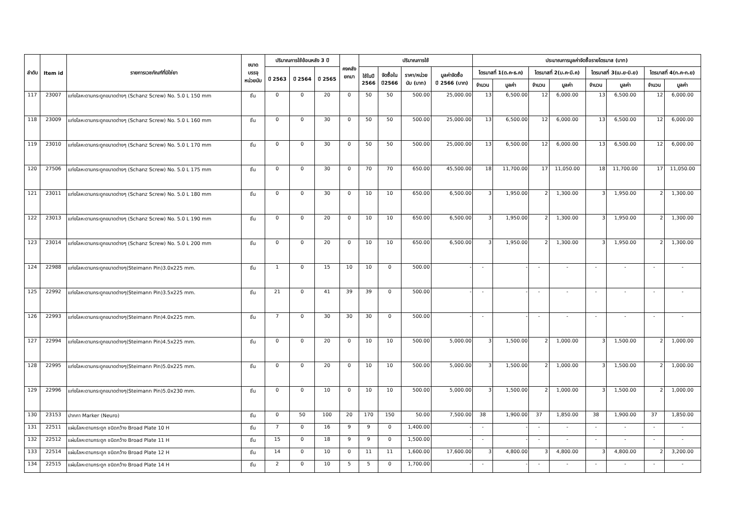| ลำดับ | Item id | รายการเวชภัณฑ์ที่มิใช่ยา | ขนาด บรรจุ หน่วยนับ | ปริมาณการใช้ย้อนหลัง 3 ปี | | | คงคลัง ยกมา | ปริมาณการใช้ | | | | ประมาณการมูลค่าจัดซื้อรายไตรมาส (บาท) | | | | | | | |
| --- | --- | --- | --- | --- | --- | --- | --- | --- | --- | --- | --- | --- | --- | --- | --- | --- | --- | --- | --- |
| | | | | ปี 2563 | ปี 2564 | ปี 2565 | | ใช้ในปี 2566 | จัดซื้อใน ปี2566 | ราคา/หน่วย นับ (บาท) | มูลค่าจัดซื้อ ปี 2566 (บาท) | ไตรมาสที่ 1(ต.ค-ธ.ค) | | ไตรมาสที่ 2(ม.ค-มี.ค) | | ไตรมาสที่ 3(เม.ย-มิ.ย) | | ไตรมาสที่ 4(ก.ค-ก.ย) | |
| | | | | | | | | | | | | จำนวน | มูลค่า | จำนวน | มูลค่า | จำนวน | มูลค่า | จำนวน | มูลค่า |
| 117 | 23007 | แท่งโลหะดามกระดูกขนาดต่างๆ (Schanz Screw) No. 5.0 L 150 mm | ชิ้น | 0 | 0 | 20 | 0 | 50 | 50 | 500.00 | 25,000.00 | 13 | 6,500.00 | 12 | 6,000.00 | 13 | 6,500.00 | 12 | 6,000.00 |
| 118 | 23009 | แท่งโลหะดามกระดูกขนาดต่างๆ (Schanz Screw) No. 5.0 L 160 mm | ชิ้น | 0 | 0 | 30 | 0 | 50 | 50 | 500.00 | 25,000.00 | 13 | 6,500.00 | 12 | 6,000.00 | 13 | 6,500.00 | 12 | 6,000.00 |
| 119 | 23010 | แท่งโลหะดามกระดูกขนาดต่างๆ (Schanz Screw) No. 5.0 L 170 mm | ชิ้น | 0 | 0 | 30 | 0 | 50 | 50 | 500.00 | 25,000.00 | 13 | 6,500.00 | 12 | 6,000.00 | 13 | 6,500.00 | 12 | 6,000.00 |
| 120 | 27506 | แท่งโลหะดามกระดูกขนาดต่างๆ (Schanz Screw) No. 5.0 L 175 mm | ชิ้น | 0 | 0 | 30 | 0 | 70 | 70 | 650.00 | 45,500.00 | 18 | 11,700.00 | 17 | 11,050.00 | 18 | 11,700.00 | 17 | 11,050.00 |
| 121 | 23011 | แท่งโลหะดามกระดูกขนาดต่างๆ (Schanz Screw) No. 5.0 L 180 mm | ชิ้น | 0 | 0 | 30 | 0 | 10 | 10 | 650.00 | 6,500.00 | 3 | 1,950.00 | 2 | 1,300.00 | 3 | 1,950.00 | 2 | 1,300.00 |
| 122 | 23013 | แท่งโลหะดามกระดูกขนาดต่างๆ (Schanz Screw) No. 5.0 L 190 mm | ชิ้น | 0 | 0 | 20 | 0 | 10 | 10 | 650.00 | 6,500.00 | 3 | 1,950.00 | 2 | 1,300.00 | 3 | 1,950.00 | 2 | 1,300.00 |
| 123 | 23014 | แท่งโลหะดามกระดูกขนาดต่างๆ (Schanz Screw) No. 5.0 L 200 mm | ชิ้น | 0 | 0 | 20 | 0 | 10 | 10 | 650.00 | 6,500.00 | 3 | 1,950.00 | 2 | 1,300.00 | 3 | 1,950.00 | 2 | 1,300.00 |
| 124 | 22988 | แท่งโลหะดามกระดูกขนาดต่างๆ(Steimann Pin)3.0x225 mm. | ชิ้น | 1 | 0 | 15 | 10 | 10 | 0 | 500.00 | - | - | - | - | - | - | - | - | - |
| 125 | 22992 | แท่งโลหะดามกระดูกขนาดต่างๆ(Steimann Pin)3.5x225 mm. | ชิ้น | 21 | 0 | 41 | 39 | 39 | 0 | 500.00 | - | - | - | - | - | - | - | - | - |
| 126 | 22993 | แท่งโลหะดามกระดูกขนาดต่างๆ(Steimann Pin)4.0x225 mm. | ชิ้น | 7 | 0 | 30 | 30 | 30 | 0 | 500.00 | - | - | - | - | - | - | - | - | - |
| 127 | 22994 | แท่งโลหะดามกระดูกขนาดต่างๆ(Steimann Pin)4.5x225 mm. | ชิ้น | 0 | 0 | 20 | 0 | 10 | 10 | 500.00 | 5,000.00 | 3 | 1,500.00 | 2 | 1,000.00 | 3 | 1,500.00 | 2 | 1,000.00 |
| 128 | 22995 | แท่งโลหะดามกระดูกขนาดต่างๆ(Steimann Pin)5.0x225 mm. | ชิ้น | 0 | 0 | 20 | 0 | 10 | 10 | 500.00 | 5,000.00 | 3 | 1,500.00 | 2 | 1,000.00 | 3 | 1,500.00 | 2 | 1,000.00 |
| 129 | 22996 | แท่งโลหะดามกระดูกขนาดต่างๆ(Steimann Pin)5.0x230 mm. | ชิ้น | 0 | 0 | 10 | 0 | 10 | 10 | 500.00 | 5,000.00 | 3 | 1,500.00 | 2 | 1,000.00 | 3 | 1,500.00 | 2 | 1,000.00 |
| 130 | 23153 | ปากกา Marker (Neuro) | ชิ้น | 0 | 50 | 100 | 20 | 170 | 150 | 50.00 | 7,500.00 | 38 | 1,900.00 | 37 | 1,850.00 | 38 | 1,900.00 | 37 | 1,850.00 |
| 131 | 22511 | แผ่นโลหะดามกระดูก ชนิดกว้าง Broad Plate 10 H | ชิ้น | 7 | 0 | 16 | 9 | 9 | 0 | 1,400.00 | - | - | - | - | - | - | - | - | - |
| 132 | 22512 | แผ่นโลหะดามกระดูก ชนิดกว้าง Broad Plate 11 H | ชิ้น | 15 | 0 | 18 | 9 | 9 | 0 | 1,500.00 | - | - | - | - | - | - | - | - | - |
| 133 | 22514 | แผ่นโลหะดามกระดูก ชนิดกว้าง Broad Plate 12 H | ชิ้น | 14 | 0 | 10 | 0 | 11 | 11 | 1,600.00 | 17,600.00 | 3 | 4,800.00 | 3 | 4,800.00 | 3 | 4,800.00 | 2 | 3,200.00 |
| 134 | 22515 | แผ่นโลหะดามกระดูก ชนิดกว้าง Broad Plate 14 H | ชิ้น | 2 | 0 | 10 | 5 | 5 | 0 | 1,700.00 | - | - | - | - | - | - | - | - | - |